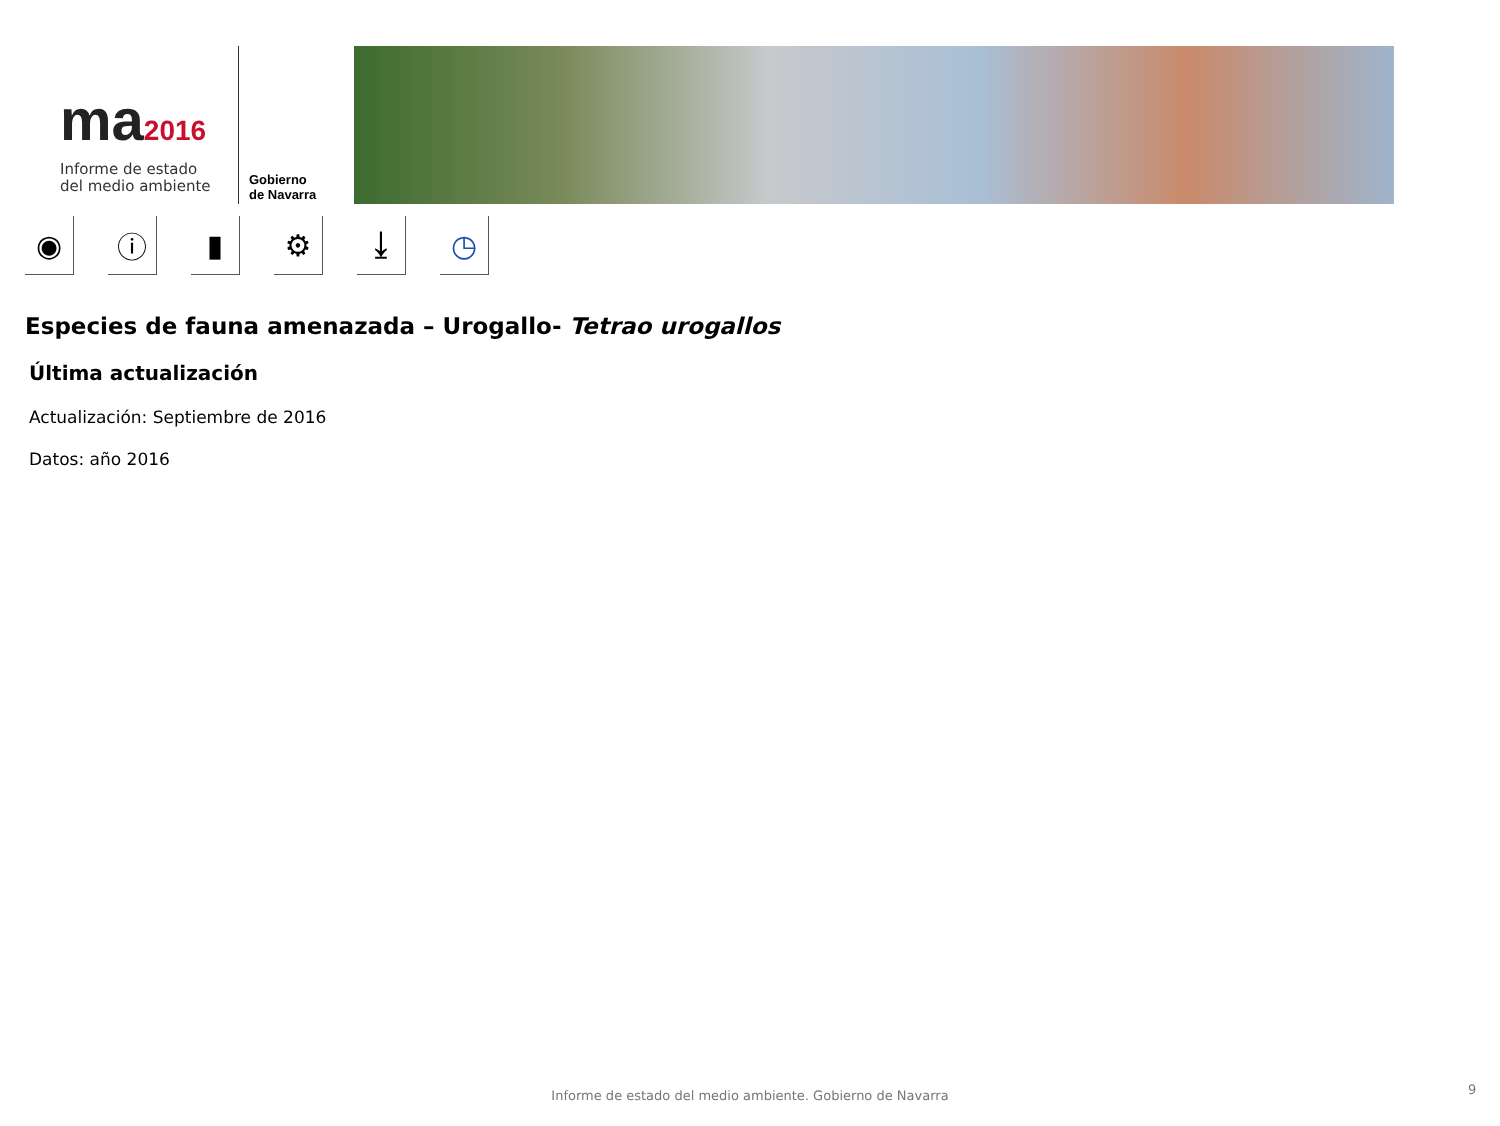ma2016
Informe de estado
del medio ambiente
Gobierno
de Navarra
◉ ⓘ ▮ ⚙ ⤓ ◷
Especies de fauna amenazada – Urogallo- Tetrao urogallos
Última actualización
Actualización: Septiembre de 2016
Datos: año 2016
Informe de estado del medio ambiente. Gobierno de Navarra 9